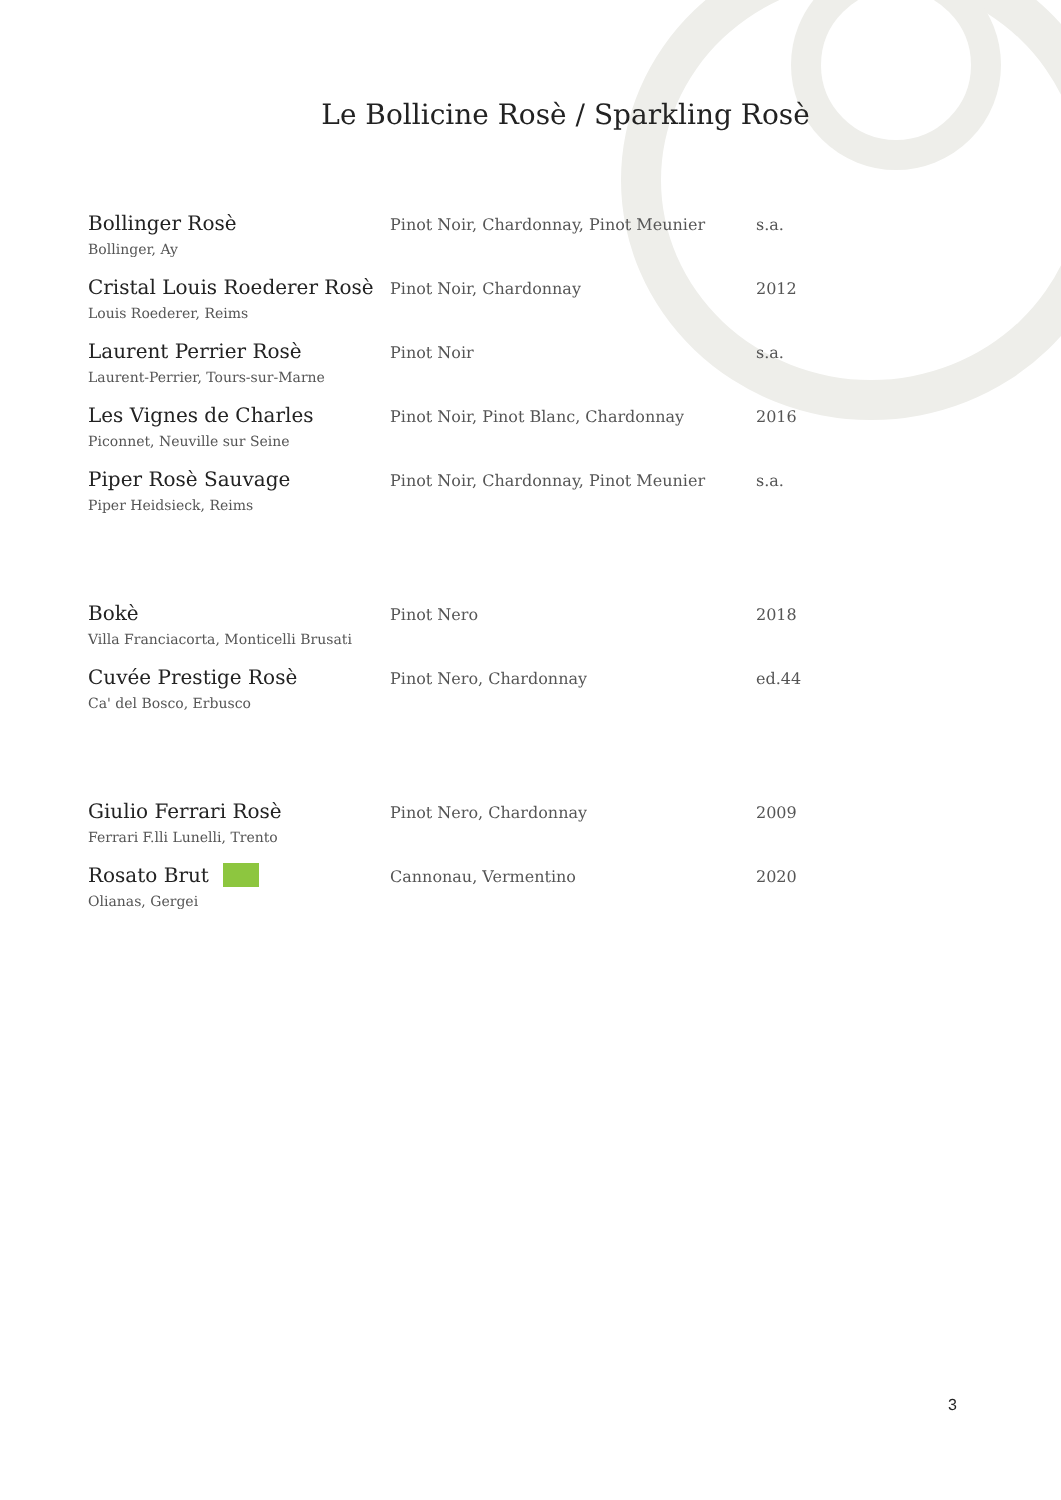Le Bollicine Rosè / Sparkling Rosè
| Bollinger Rosè Bollinger, Ay | Pinot Noir, Chardonnay, Pinot Meunier | s.a. |
| Cristal Louis Roederer Rosè Louis Roederer, Reims | Pinot Noir, Chardonnay | 2012 |
| Laurent Perrier Rosè Laurent-Perrier, Tours-sur-Marne | Pinot Noir | s.a. |
| Les Vignes de Charles Piconnet, Neuville sur Seine | Pinot Noir, Pinot Blanc, Chardonnay | 2016 |
| Piper Rosè Sauvage Piper Heidsieck, Reims | Pinot Noir, Chardonnay, Pinot Meunier | s.a. |
| Bokè Villa Franciacorta, Monticelli Brusati | Pinot Nero | 2018 |
| Cuvée Prestige Rosè Ca' del Bosco, Erbusco | Pinot Nero, Chardonnay | ed.44 |
| Giulio Ferrari Rosè Ferrari F.lli Lunelli, Trento | Pinot Nero, Chardonnay | 2009 |
| Rosato Brut Olianas, Gergei | Cannonau, Vermentino | 2020 |
3